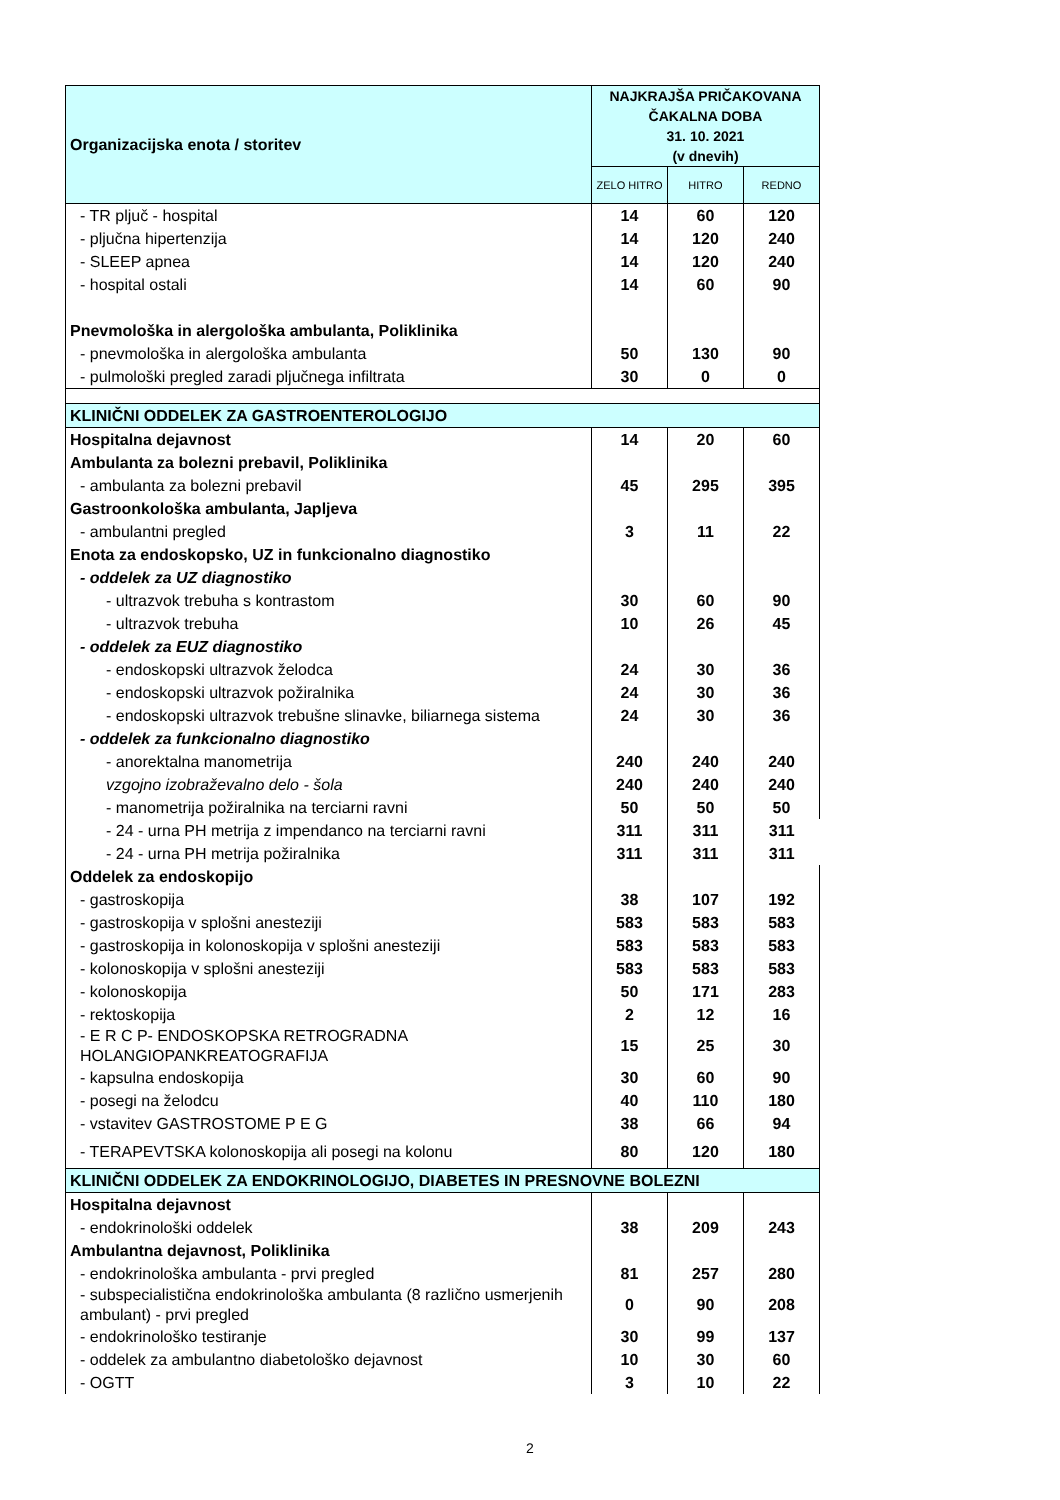| Organizacijska enota / storitev | NAJKRAJŠA PRIČAKOVANA ČAKALNA DOBA 31. 10. 2021 (v dnevih) | | |
| --- | --- | --- | --- |
| | ZELO HITRO | HITRO | REDNO |
| - TR pljuč - hospital | 14 | 60 | 120 |
| - pljučna hipertenzija | 14 | 120 | 240 |
| - SLEEP apnea | 14 | 120 | 240 |
| - hospital ostali | 14 | 60 | 90 |
| Pnevmološka in alergološka ambulanta, Poliklinika | | | |
| - pnevmološka in alergološka ambulanta | 50 | 130 | 90 |
| - pulmološki pregled zaradi pljučnega infiltrata | 30 | 0 | 0 |
| KLINIČNI ODDELEK ZA GASTROENTEROLOGIJO | | | |
| Hospitalna dejavnost | 14 | 20 | 60 |
| Ambulanta za bolezni prebavil, Poliklinika | | | |
| - ambulanta za bolezni prebavil | 45 | 295 | 395 |
| Gastroonkološka ambulanta, Japljeva | | | |
| - ambulantni pregled | 3 | 11 | 22 |
| Enota za endoskopsko, UZ in funkcionalno diagnostiko | | | |
| - oddelek za UZ diagnostiko | | | |
| - ultrazvok trebuha s kontrastom | 30 | 60 | 90 |
| - ultrazvok trebuha | 10 | 26 | 45 |
| - oddelek za EUZ diagnostiko | | | |
| - endoskopski ultrazvok želodca | 24 | 30 | 36 |
| - endoskopski ultrazvok požiralnika | 24 | 30 | 36 |
| - endoskopski ultrazvok trebušne slinavke, biliarnega sistema | 24 | 30 | 36 |
| - oddelek za funkcionalno diagnostiko | | | |
| - anorektalna manometrija | 240 | 240 | 240 |
| vzgojno izobraževalno delo - šola | 240 | 240 | 240 |
| - manometrija požiralnika na terciarni ravni | 50 | 50 | 50 |
| - 24 - urna PH metrija z impendanco na terciarni ravni | 311 | 311 | 311 |
| - 24 - urna PH metrija požiralnika | 311 | 311 | 311 |
| Oddelek za endoskopijo | | | |
| - gastroskopija | 38 | 107 | 192 |
| - gastroskopija v splošni anesteziji | 583 | 583 | 583 |
| - gastroskopija in kolonoskopija v splošni anesteziji | 583 | 583 | 583 |
| - kolonoskopija v splošni anesteziji | 583 | 583 | 583 |
| - kolonoskopija | 50 | 171 | 283 |
| - rektoskopija | 2 | 12 | 16 |
| - E R C P- ENDOSKOPSKA RETROGRADNA HOLANGIOPANKREATOGRAFIJA | 15 | 25 | 30 |
| - kapsulna endoskopija | 30 | 60 | 90 |
| - posegi na želodcu | 40 | 110 | 180 |
| - vstavitev GASTROSTOME P E G | 38 | 66 | 94 |
| - TERAPEVTSKA kolonoskopija ali posegi na kolonu | 80 | 120 | 180 |
| KLINIČNI ODDELEK ZA ENDOKRINOLOGIJO, DIABETES IN PRESNOVNE BOLEZNI | | | |
| Hospitalna dejavnost | | | |
| - endokrinološki oddelek | 38 | 209 | 243 |
| Ambulantna dejavnost, Poliklinika | | | |
| - endokrinološka ambulanta - prvi pregled | 81 | 257 | 280 |
| - subspecialistična endokrinološka ambulanta (8 različno usmerjenih ambulant) - prvi pregled | 0 | 90 | 208 |
| - endokrinološko testiranje | 30 | 99 | 137 |
| - oddelek za ambulantno diabetološko dejavnost | 10 | 30 | 60 |
| - OGTT | 3 | 10 | 22 |
2